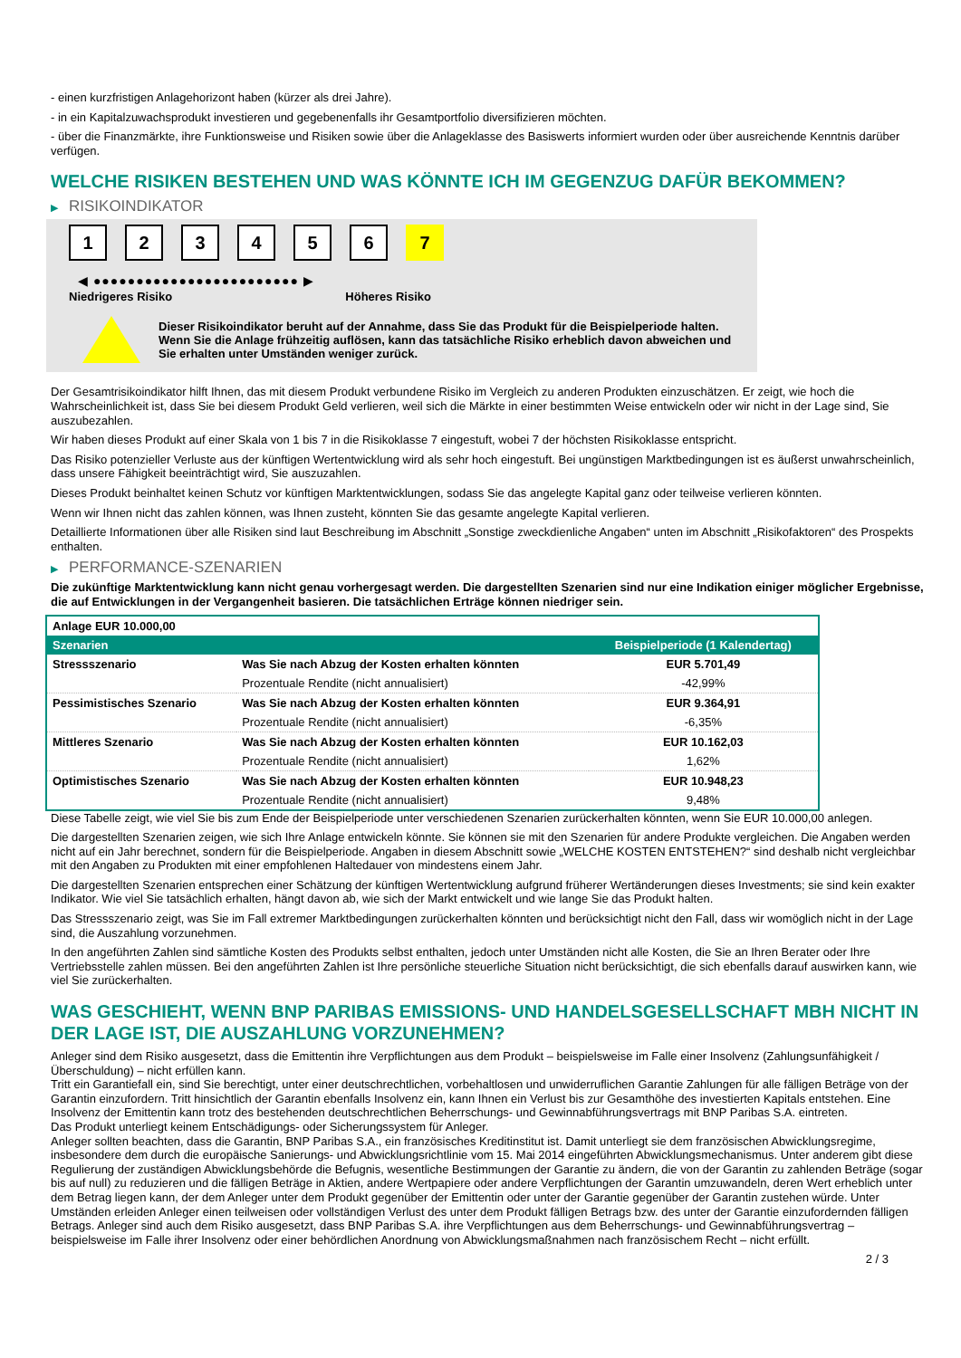- einen kurzfristigen Anlagehorizont haben (kürzer als drei Jahre).
- in ein Kapitalzuwachsprodukt investieren und gegebenenfalls ihr Gesamtportfolio diversifizieren möchten.
- über die Finanzmärkte, ihre Funktionsweise und Risiken sowie über die Anlageklasse des Basiswerts informiert wurden oder über ausreichende Kenntnis darüber verfügen.
WELCHE RISIKEN BESTEHEN UND WAS KÖNNTE ICH IM GEGENZUG DAFÜR BEKOMMEN?
▶ RISIKOINDIKATOR
1 2 3 4 5 6 7
◀ ●●●●●●●●●●●●●●●●●●●●●●●● ▶
Niedrigeres Risiko Höheres Risiko
Dieser Risikoindikator beruht auf der Annahme, dass Sie das Produkt für die Beispielperiode halten.
Wenn Sie die Anlage frühzeitig auflösen, kann das tatsächliche Risiko erheblich davon abweichen und Sie erhalten unter Umständen weniger zurück.
Der Gesamtrisikoindikator hilft Ihnen, das mit diesem Produkt verbundene Risiko im Vergleich zu anderen Produkten einzuschätzen. Er zeigt, wie hoch die Wahrscheinlichkeit ist, dass Sie bei diesem Produkt Geld verlieren, weil sich die Märkte in einer bestimmten Weise entwickeln oder wir nicht in der Lage sind, Sie auszubezahlen.
Wir haben dieses Produkt auf einer Skala von 1 bis 7 in die Risikoklasse 7 eingestuft, wobei 7 der höchsten Risikoklasse entspricht.
Das Risiko potenzieller Verluste aus der künftigen Wertentwicklung wird als sehr hoch eingestuft. Bei ungünstigen Marktbedingungen ist es äußerst unwahrscheinlich, dass unsere Fähigkeit beeinträchtigt wird, Sie auszuzahlen.
Dieses Produkt beinhaltet keinen Schutz vor künftigen Marktentwicklungen, sodass Sie das angelegte Kapital ganz oder teilweise verlieren könnten.
Wenn wir Ihnen nicht das zahlen können, was Ihnen zusteht, könnten Sie das gesamte angelegte Kapital verlieren.
Detaillierte Informationen über alle Risiken sind laut Beschreibung im Abschnitt „Sonstige zweckdienliche Angaben“ unten im Abschnitt „Risikofaktoren“ des Prospekts enthalten.
▶ PERFORMANCE-SZENARIEN
Die zukünftige Marktentwicklung kann nicht genau vorhergesagt werden. Die dargestellten Szenarien sind nur eine Indikation einiger möglicher Ergebnisse, die auf Entwicklungen in der Vergangenheit basieren. Die tatsächlichen Erträge können niedriger sein.
| Anlage EUR 10.000,00 | | |
| --- | --- | --- |
| Szenarien | | Beispielperiode (1 Kalendertag) |
| Stressszenario | Was Sie nach Abzug der Kosten erhalten könnten | EUR 5.701,49 |
| | Prozentuale Rendite (nicht annualisiert) | -42,99% |
| Pessimistisches Szenario | Was Sie nach Abzug der Kosten erhalten könnten | EUR 9.364,91 |
| | Prozentuale Rendite (nicht annualisiert) | -6,35% |
| Mittleres Szenario | Was Sie nach Abzug der Kosten erhalten könnten | EUR 10.162,03 |
| | Prozentuale Rendite (nicht annualisiert) | 1,62% |
| Optimistisches Szenario | Was Sie nach Abzug der Kosten erhalten könnten | EUR 10.948,23 |
| | Prozentuale Rendite (nicht annualisiert) | 9,48% |
Diese Tabelle zeigt, wie viel Sie bis zum Ende der Beispielperiode unter verschiedenen Szenarien zurückerhalten könnten, wenn Sie EUR 10.000,00 anlegen.
Die dargestellten Szenarien zeigen, wie sich Ihre Anlage entwickeln könnte. Sie können sie mit den Szenarien für andere Produkte vergleichen. Die Angaben werden nicht auf ein Jahr berechnet, sondern für die Beispielperiode. Angaben in diesem Abschnitt sowie „WELCHE KOSTEN ENTSTEHEN?“ sind deshalb nicht vergleichbar mit den Angaben zu Produkten mit einer empfohlenen Haltedauer von mindestens einem Jahr.
Die dargestellten Szenarien entsprechen einer Schätzung der künftigen Wertentwicklung aufgrund früherer Wertänderungen dieses Investments; sie sind kein exakter Indikator. Wie viel Sie tatsächlich erhalten, hängt davon ab, wie sich der Markt entwickelt und wie lange Sie das Produkt halten.
Das Stressszenario zeigt, was Sie im Fall extremer Marktbedingungen zurückerhalten könnten und berücksichtigt nicht den Fall, dass wir womöglich nicht in der Lage sind, die Auszahlung vorzunehmen.
In den angeführten Zahlen sind sämtliche Kosten des Produkts selbst enthalten, jedoch unter Umständen nicht alle Kosten, die Sie an Ihren Berater oder Ihre Vertriebsstelle zahlen müssen. Bei den angeführten Zahlen ist Ihre persönliche steuerliche Situation nicht berücksichtigt, die sich ebenfalls darauf auswirken kann, wie viel Sie zurückerhalten.
WAS GESCHIEHT, WENN BNP PARIBAS EMISSIONS- UND HANDELSGESELLSCHAFT MBH NICHT IN DER LAGE IST, DIE AUSZAHLUNG VORZUNEHMEN?
Anleger sind dem Risiko ausgesetzt, dass die Emittentin ihre Verpflichtungen aus dem Produkt – beispielsweise im Falle einer Insolvenz (Zahlungsunfähigkeit / Überschuldung) – nicht erfüllen kann.
Tritt ein Garantiefall ein, sind Sie berechtigt, unter einer deutschrechtlichen, vorbehaltlosen und unwiderruflichen Garantie Zahlungen für alle fälligen Beträge von der Garantin einzufordern. Tritt hinsichtlich der Garantin ebenfalls Insolvenz ein, kann Ihnen ein Verlust bis zur Gesamthöhe des investierten Kapitals entstehen. Eine Insolvenz der Emittentin kann trotz des bestehenden deutschrechtlichen Beherrschungs- und Gewinnabführungsvertrags mit BNP Paribas S.A. eintreten.
Das Produkt unterliegt keinem Entschädigungs- oder Sicherungssystem für Anleger.
Anleger sollten beachten, dass die Garantin, BNP Paribas S.A., ein französisches Kreditinstitut ist. Damit unterliegt sie dem französischen Abwicklungsregime, insbesondere dem durch die europäische Sanierungs- und Abwicklungsrichtlinie vom 15. Mai 2014 eingeführten Abwicklungsmechanismus. Unter anderem gibt diese Regulierung der zuständigen Abwicklungsbehörde die Befugnis, wesentliche Bestimmungen der Garantie zu ändern, die von der Garantin zu zahlenden Beträge (sogar bis auf null) zu reduzieren und die fälligen Beträge in Aktien, andere Wertpapiere oder andere Verpflichtungen der Garantin umzuwandeln, deren Wert erheblich unter dem Betrag liegen kann, der dem Anleger unter dem Produkt gegenüber der Emittentin oder unter der Garantie gegenüber der Garantin zustehen würde. Unter Umständen erleiden Anleger einen teilweisen oder vollständigen Verlust des unter dem Produkt fälligen Betrags bzw. des unter der Garantie einzufordernden fälligen Betrags. Anleger sind auch dem Risiko ausgesetzt, dass BNP Paribas S.A. ihre Verpflichtungen aus dem Beherrschungs- und Gewinnabführungsvertrag – beispielsweise im Falle ihrer Insolvenz oder einer behördlichen Anordnung von Abwicklungsmaßnahmen nach französischem Recht – nicht erfüllt.
2 / 3